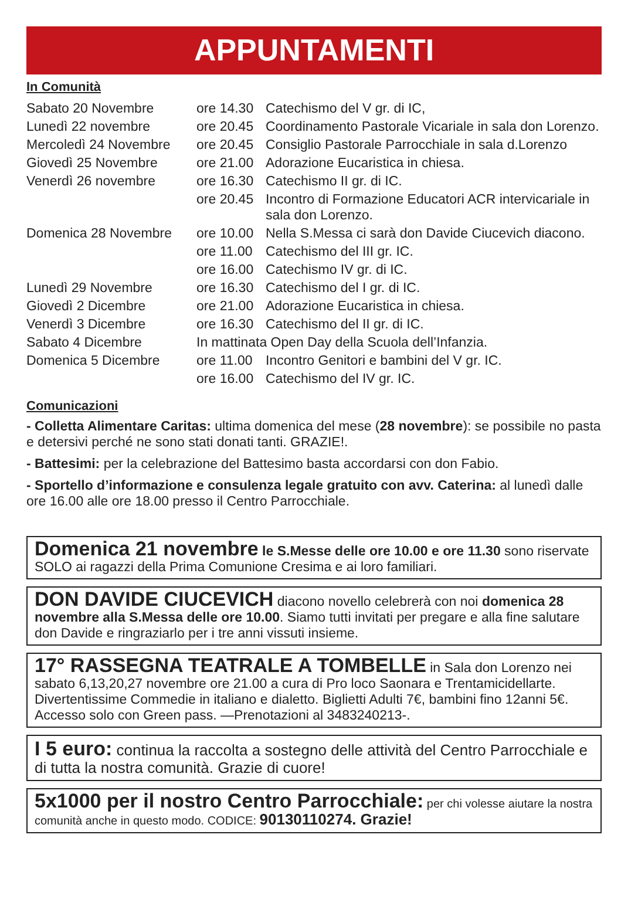APPUNTAMENTI
In Comunità
| Sabato 20 Novembre | ore 14.30 | Catechismo del V gr. di IC, |
| Lunedì 22 novembre | ore 20.45 | Coordinamento Pastorale Vicariale in sala don Lorenzo. |
| Mercoledì 24 Novembre | ore 20.45 | Consiglio Pastorale Parrocchiale in sala d.Lorenzo |
| Giovedì 25 Novembre | ore 21.00 | Adorazione Eucaristica in chiesa. |
| Venerdì 26 novembre | ore 16.30 | Catechismo II gr. di IC. |
| | ore 20.45 | Incontro di Formazione Educatori ACR intervicariale in sala don Lorenzo. |
| Domenica 28 Novembre | ore 10.00 | Nella S.Messa ci sarà don Davide Ciucevich diacono. |
| | ore 11.00 | Catechismo del III gr. IC. |
| | ore 16.00 | Catechismo IV gr. di IC. |
| Lunedì 29 Novembre | ore 16.30 | Catechismo del I gr. di IC. |
| Giovedì 2 Dicembre | ore 21.00 | Adorazione Eucaristica in chiesa. |
| Venerdì 3 Dicembre | ore 16.30 | Catechismo del II gr. di IC. |
| Sabato 4 Dicembre | In mattinata Open Day della Scuola dell’Infanzia. | |
| Domenica 5 Dicembre | ore 11.00 | Incontro Genitori e bambini del V gr. IC. |
| | ore 16.00 | Catechismo del IV gr. IC. |
Comunicazioni
- Colletta Alimentare Caritas: ultima domenica del mese (28 novembre): se possibile no pasta e detersivi perché ne sono stati donati tanti. GRAZIE!.
- Battesimi: per la celebrazione del Battesimo basta accordarsi con don Fabio.
- Sportello d’informazione e consulenza legale gratuito con avv. Caterina: al lunedì dalle ore 16.00 alle ore 18.00 presso il Centro Parrocchiale.
Domenica 21 novembre le S.Messe delle ore 10.00 e ore 11.30 sono riservate SOLO ai ragazzi della Prima Comunione Cresima e ai loro familiari.
DON DAVIDE CIUCEVICH diacono novello celebrerà con noi domenica 28 novembre alla S.Messa delle ore 10.00. Siamo tutti invitati per pregare e alla fine salutare don Davide e ringraziarlo per i tre anni vissuti insieme.
17° RASSEGNA TEATRALE A TOMBELLE in Sala don Lorenzo nei sabato 6,13,20,27 novembre ore 21.00 a cura di Pro loco Saonara e Trentamicidellarte. Divertentissime Commedie in italiano e dialetto. Biglietti Adulti 7€, bambini fino 12anni 5€. Accesso solo con Green pass. —Prenotazioni al 3483240213-.
I 5 euro: continua la raccolta a sostegno delle attività del Centro Parrocchiale e di tutta la nostra comunità. Grazie di cuore!
5x1000 per il nostro Centro Parrocchiale: per chi volesse aiutare la nostra comunità anche in questo modo. CODICE: 90130110274. Grazie!